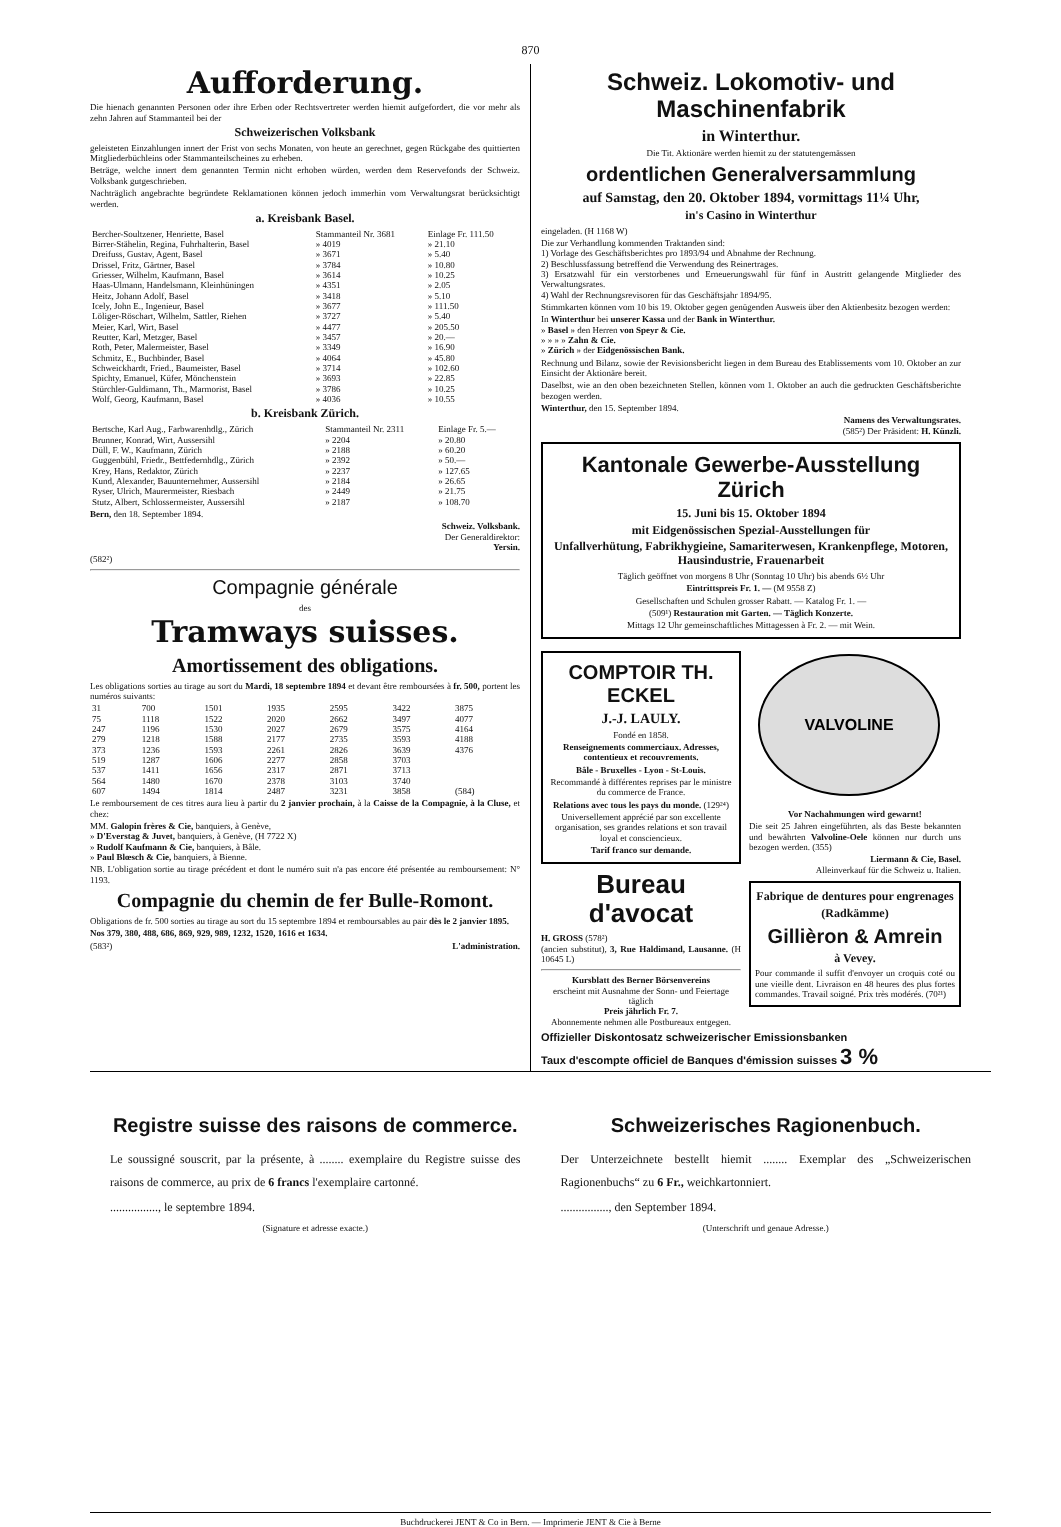870
Aufforderung.
Die hienach genannten Personen oder ihre Erben oder Rechtsvertreter werden hiemit aufgefordert, die vor mehr als zehn Jahren auf Stammanteil bei der
Schweizerischen Volksbank
geleisteten Einzahlungen innert der Frist von sechs Monaten, von heute an gerechnet, gegen Rückgabe des quittierten Mitgliederbüchleins oder Stammanteilscheines zu erheben.
Beträge, welche innert dem genannten Termin nicht erhoben würden, werden dem Reservefonds der Schweiz. Volksbank gutgeschrieben.
Nachträglich angebrachte begründete Reklamationen können jedoch immerhin vom Verwaltungsrat berücksichtigt werden.
a. Kreisbank Basel.
| Bercher-Soultzener, Henriette, Basel | Stammanteil Nr. 3681 | Einlage Fr. 111.50 |
| Birrer-Stähelin, Regina, Fuhrhalterin, Basel | » 4019 | » 21.10 |
| Dreifuss, Gustav, Agent, Basel | » 3671 | » 5.40 |
| Drissel, Fritz, Gärtner, Basel | » 3784 | » 10.80 |
| Griesser, Wilhelm, Kaufmann, Basel | » 3614 | » 10.25 |
| Haas-Ulmann, Handelsmann, Kleinhüningen | » 4351 | » 2.05 |
| Heitz, Johann Adolf, Basel | » 3418 | » 5.10 |
| Icely, John E., Ingenieur, Basel | » 3677 | » 111.50 |
| Löliger-Röschart, Wilhelm, Sattler, Riehen | » 3727 | » 5.40 |
| Meier, Karl, Wirt, Basel | » 4477 | » 205.50 |
| Reutter, Karl, Metzger, Basel | » 3457 | » 20.— |
| Roth, Peter, Malermeister, Basel | » 3349 | » 16.90 |
| Schmitz, E., Buchbinder, Basel | » 4064 | » 45.80 |
| Schweickhardt, Fried., Baumeister, Basel | » 3714 | » 102.60 |
| Spichty, Emanuel, Küfer, Mönchenstein | » 3693 | » 22.85 |
| Stürchler-Guldimann, Th., Marmorist, Basel | » 3786 | » 10.25 |
| Wolf, Georg, Kaufmann, Basel | » 4036 | » 10.55 |
b. Kreisbank Zürich.
| Bertsche, Karl Aug., Farbwarenhdlg., Zürich | Stammanteil Nr. 2311 | Einlage Fr. 5.— |
| Brunner, Konrad, Wirt, Aussersihl | » 2204 | » 20.80 |
| Düll, F. W., Kaufmann, Zürich | » 2188 | » 60.20 |
| Guggenbühl, Friedr., Bettfedernhdlg., Zürich | » 2392 | » 50.— |
| Krey, Hans, Redaktor, Zürich | » 2237 | » 127.65 |
| Kund, Alexander, Bauunternehmer, Aussersihl | » 2184 | » 26.65 |
| Ryser, Ulrich, Maurermeister, Riesbach | » 2449 | » 21.75 |
| Stutz, Albert, Schlossermeister, Aussersihl | » 2187 | » 108.70 |
Bern, den 18. September 1894.
Schweiz. Volksbank.
Der Generaldirektor:
Yersin.
(582²)
Compagnie générale
des
Tramways suisses.
Amortissement des obligations.
Les obligations sorties au tirage au sort du Mardi, 18 septembre 1894 et devant être remboursées à fr. 500, portent les numéros suivants:
| 31 | 700 | 1501 | 1935 | 2595 | 3422 | 3875 |
| 75 | 1118 | 1522 | 2020 | 2662 | 3497 | 4077 |
| 247 | 1196 | 1530 | 2027 | 2679 | 3575 | 4164 |
| 279 | 1218 | 1588 | 2177 | 2735 | 3593 | 4188 |
| 373 | 1236 | 1593 | 2261 | 2826 | 3639 | 4376 |
| 519 | 1287 | 1606 | 2277 | 2858 | 3703 | |
| 537 | 1411 | 1656 | 2317 | 2871 | 3713 | |
| 564 | 1480 | 1670 | 2378 | 3103 | 3740 | |
| 607 | 1494 | 1814 | 2487 | 3231 | 3858 | (584) |
Le remboursement de ces titres aura lieu à partir du 2 janvier prochain, à la Caisse de la Compagnie, à la Cluse, et chez:
MM. Galopin frères & Cie, banquiers, à Genève,
» D'Everstag & Juvet, banquiers, à Genève, (H 7722 X)
» Rudolf Kaufmann & Cie, banquiers, à Bâle.
» Paul Blœsch & Cie, banquiers, à Bienne.
NB. L'obligation sortie au tirage précédent et dont le numéro suit n'a pas encore été présentée au remboursement: N° 1193.
Compagnie du chemin de fer Bulle-Romont.
Obligations de fr. 500 sorties au tirage au sort du 15 septembre 1894 et remboursables au pair dès le 2 janvier 1895.
Nos 379, 380, 488, 686, 869, 929, 989, 1232, 1520, 1616 et 1634.
(583²) L'administration.
Schweiz. Lokomotiv- und Maschinenfabrik
in Winterthur.
Die Tit. Aktionäre werden hiemit zu der statutengemässen
ordentlichen Generalversammlung
auf Samstag, den 20. Oktober 1894, vormittags 11¼ Uhr,
in's Casino in Winterthur
eingeladen. (H 1168 W)
Die zur Verhandlung kommenden Traktanden sind:
1) Vorlage des Geschäftsberichtes pro 1893/94 und Abnahme der Rechnung.
2) Beschlussfassung betreffend die Verwendung des Reinertrages.
3) Ersatzwahl für ein verstorbenes und Erneuerungswahl für fünf in Austritt gelangende Mitglieder des Verwaltungsrates.
4) Wahl der Rechnungsrevisoren für das Geschäftsjahr 1894/95.
Stimmkarten können vom 10 bis 19. Oktober gegen genügenden Ausweis über den Aktienbesitz bezogen werden:
In Winterthur bei unserer Kassa und der Bank in Winterthur.
» Basel » den Herren von Speyr & Cie.
» » » » Zahn & Cie.
» Zürich » der Eidgenössischen Bank.
Rechnung und Bilanz, sowie der Revisionsbericht liegen in dem Bureau des Etablissements vom 10. Oktober an zur Einsicht der Aktionäre bereit.
Daselbst, wie an den oben bezeichneten Stellen, können vom 1. Oktober an auch die gedruckten Geschäftsberichte bezogen werden.
Winterthur, den 15. September 1894.
Namens des Verwaltungsrates.
(585²) Der Präsident: H. Künzli.
Kantonale Gewerbe-Ausstellung Zürich
15. Juni bis 15. Oktober 1894
mit Eidgenössischen Spezial-Ausstellungen für
Unfallverhütung, Fabrikhygieine, Samariterwesen, Krankenpflege, Motoren, Hausindustrie, Frauenarbeit
Täglich geöffnet von morgens 8 Uhr (Sonntag 10 Uhr) bis abends 6½ Uhr
Eintrittspreis Fr. 1. — (M 9558 Z)
Gesellschaften und Schulen grosser Rabatt. — Katalog Fr. 1. —
(509¹) Restauration mit Garten. — Täglich Konzerte.
Mittags 12 Uhr gemeinschaftliches Mittagessen à Fr. 2. — mit Wein.
COMPTOIR TH. ECKEL
J.-J. LAULY.
Fondé en 1858.
Renseignements commerciaux. Adresses, contentieux et recouvrements.
Bâle - Bruxelles - Lyon - St-Louis.
Recommandé à différentes reprises par le ministre du commerce de France.
Relations avec tous les pays du monde. (129²⁴)
Universellement apprécié par son excellente organisation, ses grandes relations et son travail loyal et consciencieux.
Tarif franco sur demande.
Bureau d'avocat
H. GROSS (578²)
(ancien substitut), 3, Rue Haldimand, Lausanne. (H 10645 L)
Kursblatt des Berner Börsenvereins
erscheint mit Ausnahme der Sonn- und Feiertage täglich
Preis jährlich Fr. 7.
Abonnemente nehmen alle Postbureaux entgegen.
VALVOLINE
Vor Nachahmungen wird gewarnt!
Die seit 25 Jahren eingeführten, als das Beste bekannten und bewährten Valvoline-Oele können nur durch uns bezogen werden. (355)
Liermann & Cie, Basel.
Alleinverkauf für die Schweiz u. Italien.
Fabrique de dentures pour engrenages
(Radkämme)
Gillièron & Amrein
à Vevey.
Pour commande il suffit d'envoyer un croquis coté ou une vieille dent. Livraison en 48 heures des plus fortes commandes. Travail soigné. Prix très modérés. (70²¹)
Offizieller Diskontosatz schweizerischer Emissionsbanken
Taux d'escompte officiel de Banques d'émission suisses 3 %
Registre suisse des raisons de commerce.
Le soussigné souscrit, par la présente, à ........ exemplaire du Registre suisse des raisons de commerce, au prix de 6 francs l'exemplaire cartonné.
................, le septembre 1894.
(Signature et adresse exacte.)
Schweizerisches Ragionenbuch.
Der Unterzeichnete bestellt hiemit ........ Exemplar des „Schweizerischen Ragionenbuchs“ zu 6 Fr., weichkartonniert.
................, den September 1894.
(Unterschrift und genaue Adresse.)
Buchdruckerei JENT & Co in Bern. — Imprimerie JENT & Cie à Berne